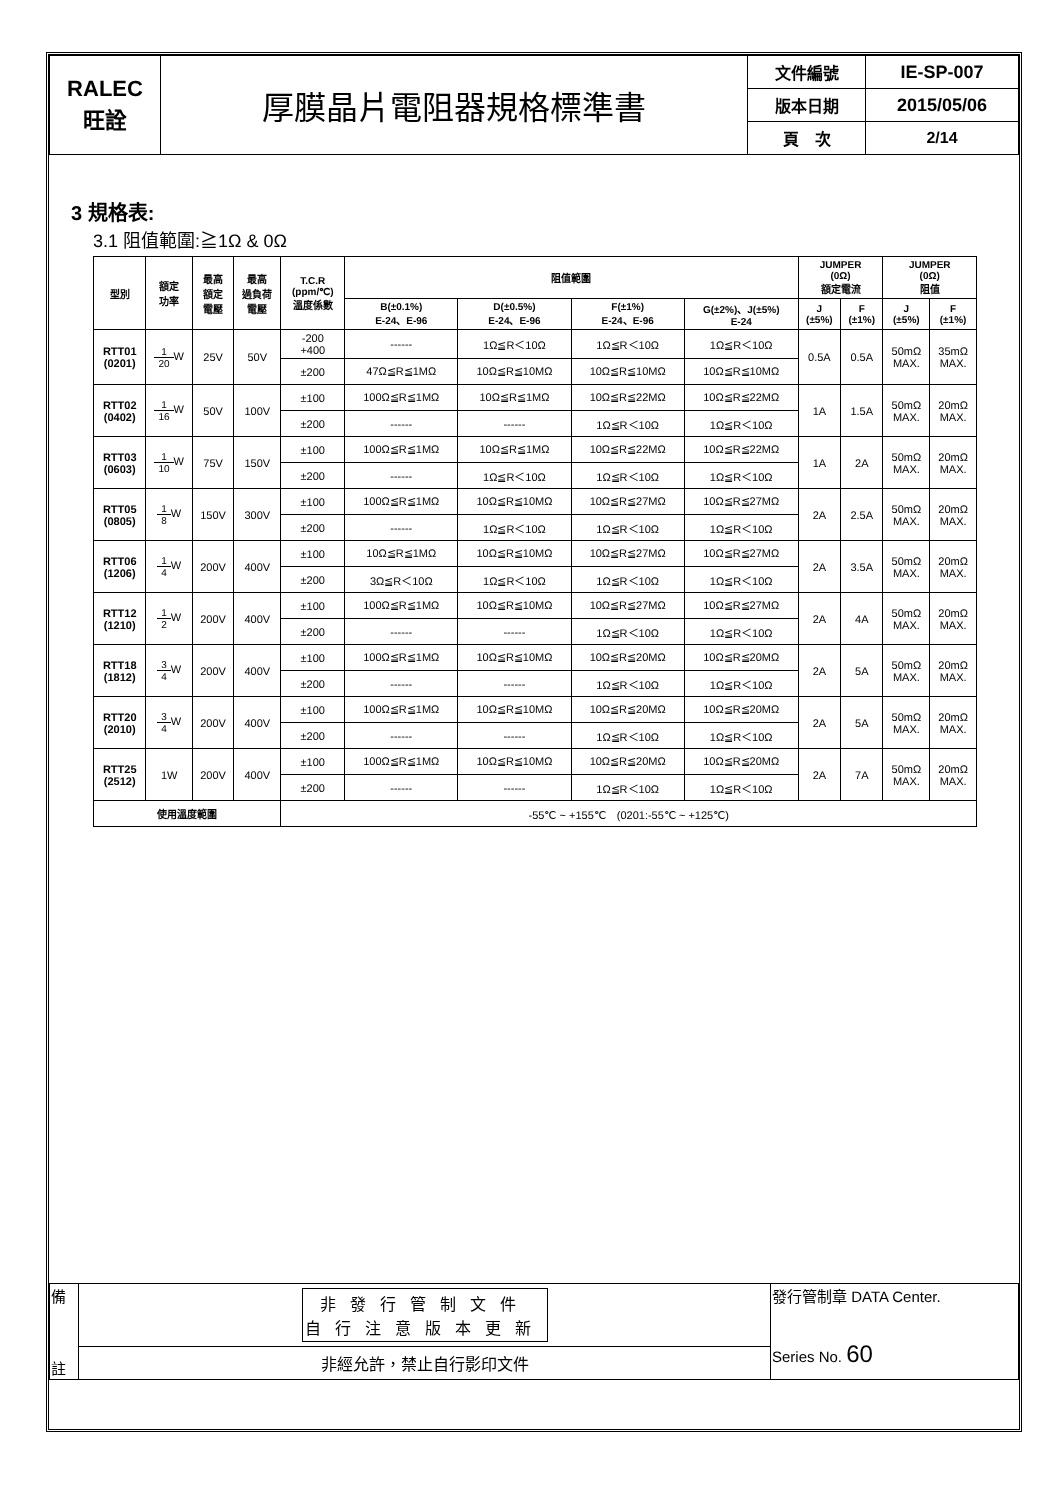| RALEC 旺詮 | 厚膜晶片電阻器規格標準書 | 文件編號 | IE-SP-007 |
| | | 版本日期 | 2015/05/06 |
| | | 頁 次 | 2/14 |
3 規格表:
3.1 阻值範圍:≧1Ω & 0Ω
| 型別 | 額定 功率 | 最高 額定 電壓 | 最高 過負荷 電壓 | T.C.R (ppm/℃) 溫度係數 | 阻值範圍 | | | | JUMPER (0Ω) 額定電流 | | JUMPER (0Ω) 阻值 | |
| --- | --- | --- | --- | --- | --- | --- | --- | --- | --- | --- | --- | --- |
| | | | | | B(±0.1%) E-24、E-96 | D(±0.5%) E-24、E-96 | F(±1%) E-24、E-96 | G(±2%)、J(±5%) E-24 | J (±5%) | F (±1%) | J (±5%) | F (±1%) |
| RTT01 (0201) | 1 20 W | 25V | 50V | -200 +400 | ------ | 1Ω≦R＜10Ω | 1Ω≦R＜10Ω | 1Ω≦R＜10Ω | 0.5A | 0.5A | 50mΩ MAX. | 35mΩ MAX. |
| | | | | ±200 | 47Ω≦R≦1MΩ | 10Ω≦R≦10MΩ | 10Ω≦R≦10MΩ | 10Ω≦R≦10MΩ | | | | |
| RTT02 (0402) | 1 16 W | 50V | 100V | ±100 | 100Ω≦R≦1MΩ | 10Ω≦R≦1MΩ | 10Ω≦R≦22MΩ | 10Ω≦R≦22MΩ | 1A | 1.5A | 50mΩ MAX. | 20mΩ MAX. |
| | | | | ±200 | ------ | ------ | 1Ω≦R＜10Ω | 1Ω≦R＜10Ω | | | | |
| RTT03 (0603) | 1 10 W | 75V | 150V | ±100 | 100Ω≦R≦1MΩ | 10Ω≦R≦1MΩ | 10Ω≦R≦22MΩ | 10Ω≦R≦22MΩ | 1A | 2A | 50mΩ MAX. | 20mΩ MAX. |
| | | | | ±200 | ------ | 1Ω≦R＜10Ω | 1Ω≦R＜10Ω | 1Ω≦R＜10Ω | | | | |
| RTT05 (0805) | 1 8 W | 150V | 300V | ±100 | 100Ω≦R≦1MΩ | 10Ω≦R≦10MΩ | 10Ω≦R≦27MΩ | 10Ω≦R≦27MΩ | 2A | 2.5A | 50mΩ MAX. | 20mΩ MAX. |
| | | | | ±200 | ------ | 1Ω≦R＜10Ω | 1Ω≦R＜10Ω | 1Ω≦R＜10Ω | | | | |
| RTT06 (1206) | 1 4 W | 200V | 400V | ±100 | 10Ω≦R≦1MΩ | 10Ω≦R≦10MΩ | 10Ω≦R≦27MΩ | 10Ω≦R≦27MΩ | 2A | 3.5A | 50mΩ MAX. | 20mΩ MAX. |
| | | | | ±200 | 3Ω≦R＜10Ω | 1Ω≦R＜10Ω | 1Ω≦R＜10Ω | 1Ω≦R＜10Ω | | | | |
| RTT12 (1210) | 1 2 W | 200V | 400V | ±100 | 100Ω≦R≦1MΩ | 10Ω≦R≦10MΩ | 10Ω≦R≦27MΩ | 10Ω≦R≦27MΩ | 2A | 4A | 50mΩ MAX. | 20mΩ MAX. |
| | | | | ±200 | ------ | ------ | 1Ω≦R＜10Ω | 1Ω≦R＜10Ω | | | | |
| RTT18 (1812) | 3 4 W | 200V | 400V | ±100 | 100Ω≦R≦1MΩ | 10Ω≦R≦10MΩ | 10Ω≦R≦20MΩ | 10Ω≦R≦20MΩ | 2A | 5A | 50mΩ MAX. | 20mΩ MAX. |
| | | | | ±200 | ------ | ------ | 1Ω≦R＜10Ω | 1Ω≦R＜10Ω | | | | |
| RTT20 (2010) | 3 4 W | 200V | 400V | ±100 | 100Ω≦R≦1MΩ | 10Ω≦R≦10MΩ | 10Ω≦R≦20MΩ | 10Ω≦R≦20MΩ | 2A | 5A | 50mΩ MAX. | 20mΩ MAX. |
| | | | | ±200 | ------ | ------ | 1Ω≦R＜10Ω | 1Ω≦R＜10Ω | | | | |
| RTT25 (2512) | 1W | 200V | 400V | ±100 | 100Ω≦R≦1MΩ | 10Ω≦R≦10MΩ | 10Ω≦R≦20MΩ | 10Ω≦R≦20MΩ | 2A | 7A | 50mΩ MAX. | 20mΩ MAX. |
| | | | | ±200 | ------ | ------ | 1Ω≦R＜10Ω | 1Ω≦R＜10Ω | | | | |
| 使用溫度範圍 | | | | -55℃ ~ +155℃ (0201:-55℃ ~ +125℃) | | | | | | | | |
| 備 註 | 非發行管制文件 自行注意版本更新 | 發行管制章 DATA Center. Series No. 60 |
| | 非經允許，禁止自行影印文件 | |